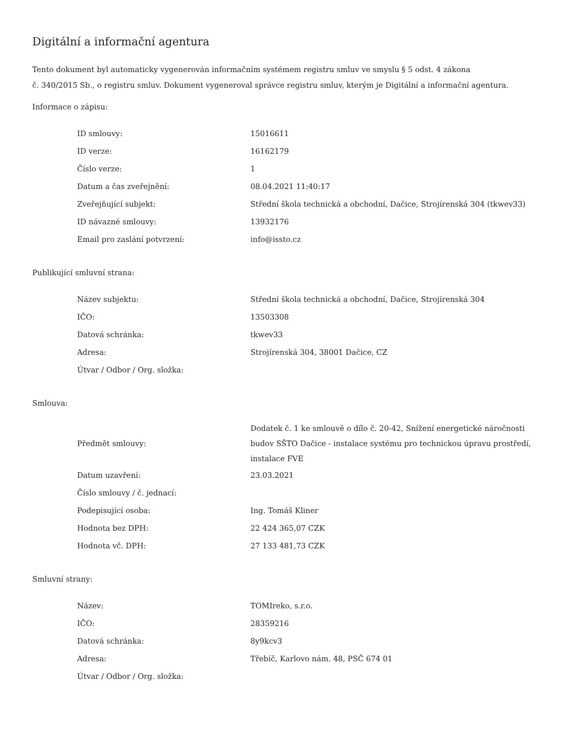Digitální a informační agentura
Tento dokument byl automaticky vygenerován informačním systémem registru smluv ve smyslu § 5 odst. 4 zákona
č. 340/2015 Sb., o registru smluv. Dokument vygeneroval správce registru smluv, kterým je Digitální a informační agentura.
Informace o zápisu:
| ID smlouvy: | 15016611 |
| ID verze: | 16162179 |
| Číslo verze: | 1 |
| Datum a čas zveřejnění: | 08.04.2021 11:40:17 |
| Zveřejňující subjekt: | Střední škola technická a obchodní, Dačice, Strojírenská 304 (tkwev33) |
| ID návazné smlouvy: | 13932176 |
| Email pro zaslání potvrzení: | info@issto.cz |
Publikující smluvní strana:
| Název subjektu: | Střední škola technická a obchodní, Dačice, Strojírenská 304 |
| IČO: | 13503308 |
| Datová schránka: | tkwev33 |
| Adresa: | Strojírenská 304, 38001 Dačice, CZ |
| Útvar / Odbor / Org. složka: | |
Smlouva:
| Předmět smlouvy: | Dodatek č. 1 ke smlouvě o dílo č. 20-42, Snížení energetické náročnosti budov SŠTO Dačice - instalace systému pro technickou úpravu prostředí, instalace FVE |
| Datum uzavření: | 23.03.2021 |
| Číslo smlouvy / č. jednací: | |
| Podepisující osoba: | Ing. Tomáš Kliner |
| Hodnota bez DPH: | 22 424 365,07 CZK |
| Hodnota vč. DPH: | 27 133 481,73 CZK |
Smluvní strany:
| Název: | TOMIreko, s.r.o. |
| IČO: | 28359216 |
| Datová schránka: | 8y9kcv3 |
| Adresa: | Třebíč, Karlovo nám. 48, PSČ 674 01 |
| Útvar / Odbor / Org. složka: | |